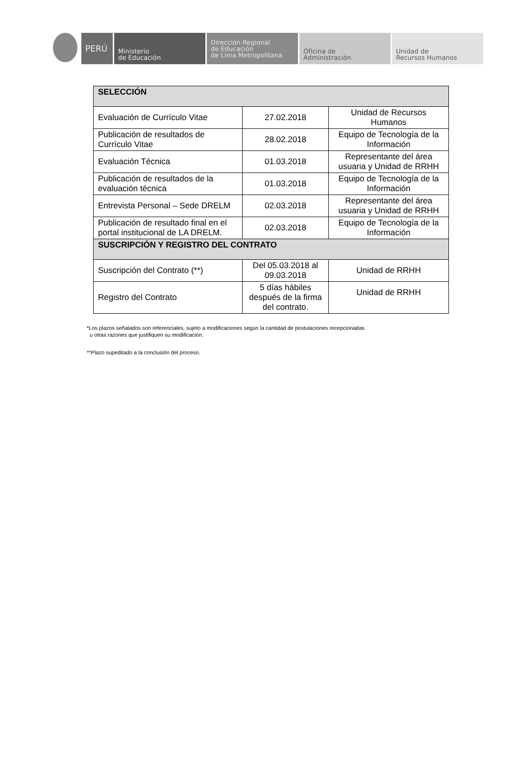PERÚ
Ministerio
de Educación
Dirección Regional
de Educación
de Lima Metropolitana
Oficina de
Administración
Unidad de
Recursos Humanos
| SELECCIÓN | | |
| Evaluación de Currículo Vitae | 27.02.2018 | Unidad de Recursos Humanos |
| Publicación de resultados de Currículo Vitae | 28.02.2018 | Equipo de Tecnología de la Información |
| Evaluación Técnica | 01.03.2018 | Representante del área usuaria y Unidad de RRHH |
| Publicación de resultados de la evaluación técnica | 01.03.2018 | Equipo de Tecnología de la Información |
| Entrevista Personal – Sede DRELM | 02.03.2018 | Representante del área usuaria y Unidad de RRHH |
| Publicación de resultado final en el portal institucional de LA DRELM. | 02.03.2018 | Equipo de Tecnología de la Información |
| SUSCRIPCIÓN Y REGISTRO DEL CONTRATO | | |
| Suscripción del Contrato (**) | Del 05.03.2018 al 09.03.2018 | Unidad de RRHH |
| Registro del Contrato | 5 días hábiles después de la firma del contrato. | Unidad de RRHH |
*Los plazos señalados son referenciales, sujeto a modificaciones según la cantidad de postulaciones recepcionadas
u otras razones que justifiquen su modificación.
**Plazo supeditado a la conclusión del proceso.